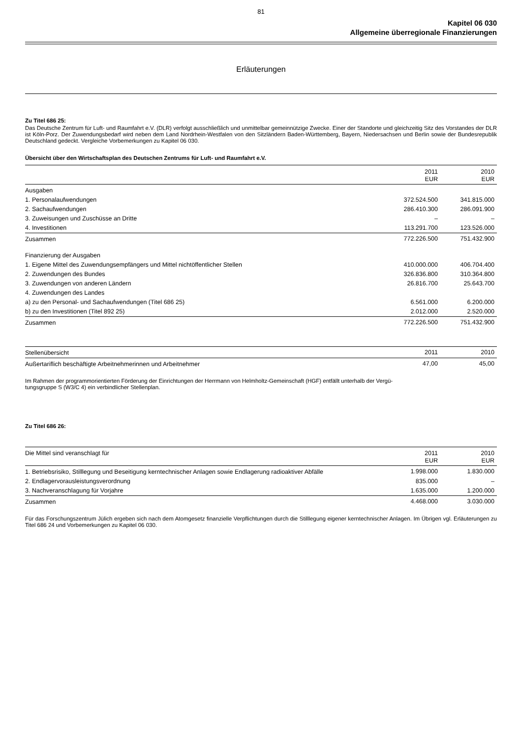81
Kapitel 06 030
Allgemeine überregionale Finanzierungen
Erläuterungen
Zu Titel 686 25:
Das Deutsche Zentrum für Luft- und Raumfahrt e.V. (DLR) verfolgt ausschließlich und unmittelbar gemeinnützige Zwecke. Einer der Standorte und gleichzeitig Sitz des Vorstandes der DLR ist Köln-Porz. Der Zuwendungsbedarf wird neben dem Land Nordrhein-Westfalen von den Sitzländern Baden-Württemberg, Bayern, Niedersachsen und Berlin sowie der Bundesrepublik Deutschland gedeckt. Vergleiche Vorbemerkungen zu Kapitel 06 030.
Übersicht über den Wirtschaftsplan des Deutschen Zentrums für Luft- und Raumfahrt e.V.
| | 2011 EUR | 2010 EUR |
| --- | --- | --- |
| Ausgaben | | |
| 1. Personalaufwendungen | 372.524.500 | 341.815.000 |
| 2. Sachaufwendungen | 286.410.300 | 286.091.900 |
| 3. Zuweisungen und Zuschüsse an Dritte | – | – |
| 4. Investitionen | 113.291.700 | 123.526.000 |
| Zusammen | 772.226.500 | 751.432.900 |
| Finanzierung der Ausgaben | | |
| 1. Eigene Mittel des Zuwendungsempfängers und Mittel nichtöffentlicher Stellen | 410.000.000 | 406.704.400 |
| 2. Zuwendungen des Bundes | 326.836.800 | 310.364.800 |
| 3. Zuwendungen von anderen Ländern | 26.816.700 | 25.643.700 |
| 4. Zuwendungen des Landes | | |
| a) zu den Personal- und Sachaufwendungen (Titel 686 25) | 6.561.000 | 6.200.000 |
| b) zu den Investitionen (Titel 892 25) | 2.012.000 | 2.520.000 |
| Zusammen | 772.226.500 | 751.432.900 |
| Stellenübersicht | 2011 | 2010 |
| --- | --- | --- |
| Außertariflich beschäftigte Arbeitnehmerinnen und Arbeitnehmer | 47,00 | 45,00 |
Im Rahmen der programmorientierten Förderung der Einrichtungen der Herrmann von Helmholtz-Gemeinschaft (HGF) entfällt unterhalb der Vergü-
tungsgruppe S (W3/C 4) ein verbindlicher Stellenplan.
Zu Titel 686 26:
| Die Mittel sind veranschlagt für | 2011 EUR | 2010 EUR |
| --- | --- | --- |
| 1. Betriebsrisiko, Stilllegung und Beseitigung kerntechnischer Anlagen sowie Endlagerung radioaktiver Abfälle | 1.998.000 | 1.830.000 |
| 2. Endlagervorausleistungsverordnung | 835.000 | – |
| 3. Nachveranschlagung für Vorjahre | 1.635.000 | 1.200.000 |
| Zusammen | 4.468.000 | 3.030.000 |
Für das Forschungszentrum Jülich ergeben sich nach dem Atomgesetz finanzielle Verpflichtungen durch die Stilllegung eigener kerntechnischer Anlagen. Im Übrigen vgl. Erläuterungen zu Titel 686 24 und Vorbemerkungen zu Kapitel 06 030.